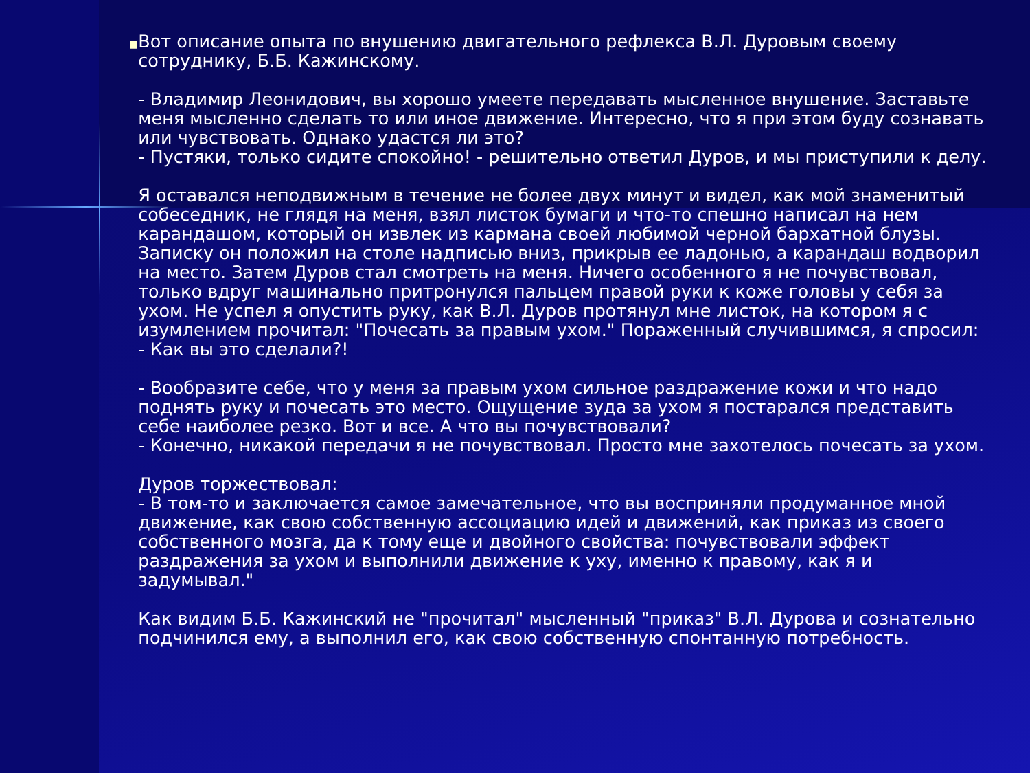■
Вот описание опыта по внушению двигательного рефлекса В.Л. Дуровым своему сотруднику, Б.Б. Кажинскому.
- Владимир Леонидович, вы хорошо умеете передавать мысленное внушение. Заставьте меня мысленно сделать то или иное движение. Интересно, что я при этом буду сознавать или чувствовать. Однако удастся ли это?
- Пустяки, только сидите спокойно! - решительно ответил Дуров, и мы приступили к делу.
Я оставался неподвижным в течение не более двух минут и видел, как мой знаменитый собеседник, не глядя на меня, взял листок бумаги и что-то спешно написал на нем карандашом, который он извлек из кармана своей любимой черной бархатной блузы. Записку он положил на столе надписью вниз, прикрыв ее ладонью, а карандаш водворил на место. Затем Дуров стал смотреть на меня. Ничего особенного я не почувствовал, только вдруг машинально притронулся пальцем правой руки к коже головы у себя за ухом. Не успел я опустить руку, как В.Л. Дуров протянул мне листок, на котором я с изумлением прочитал: "Почесать за правым ухом." Пораженный случившимся, я спросил:
- Как вы это сделали?!
- Вообразите себе, что у меня за правым ухом сильное раздражение кожи и что надо поднять руку и почесать это место. Ощущение зуда за ухом я постарался представить себе наиболее резко. Вот и все. А что вы почувствовали?
- Конечно, никакой передачи я не почувствовал. Просто мне захотелось почесать за ухом.
Дуров торжествовал:
- В том-то и заключается самое замечательное, что вы восприняли продуманное мной движение, как свою собственную ассоциацию идей и движений, как приказ из своего собственного мозга, да к тому еще и двойного свойства: почувствовали эффект раздражения за ухом и выполнили движение к уху, именно к правому, как я и задумывал."
Как видим Б.Б. Кажинский не "прочитал" мысленный "приказ" В.Л. Дурова и сознательно подчинился ему, а выполнил его, как свою собственную спонтанную потребность.